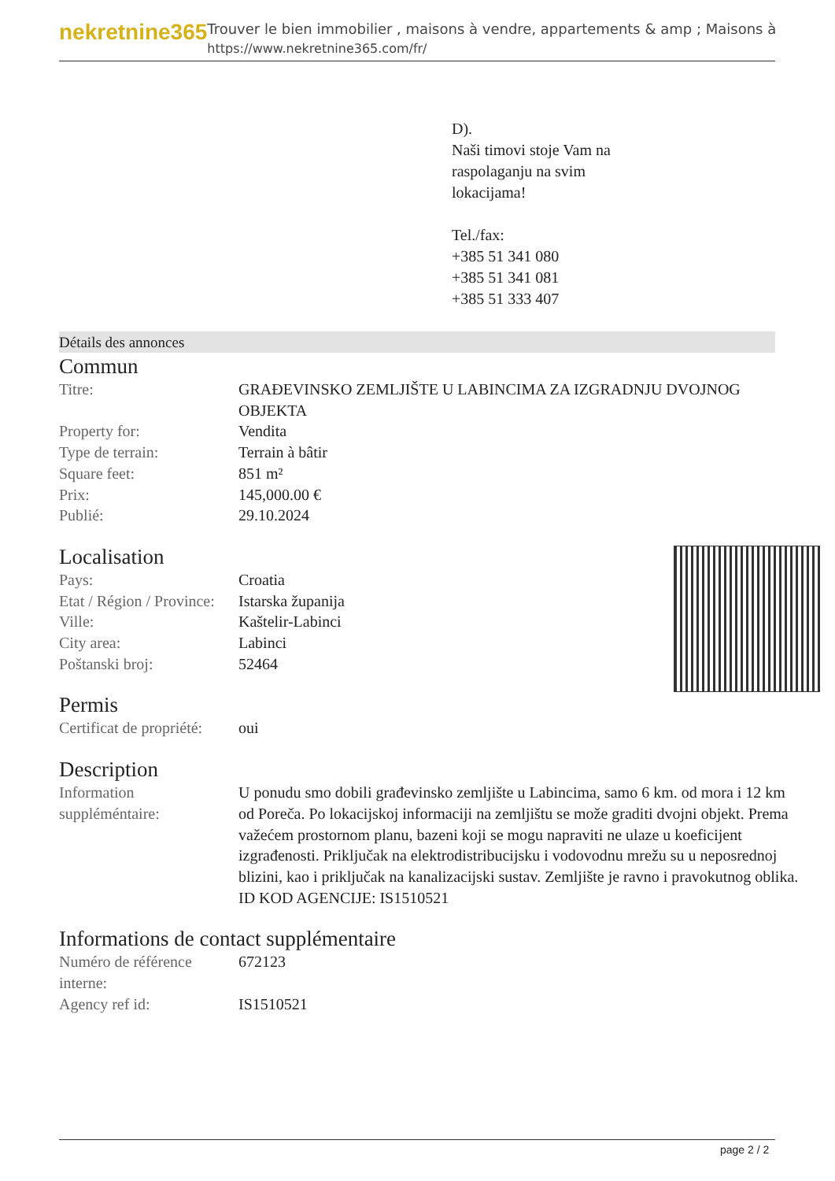nekretnine365
Trouver le bien immobilier , maisons à vendre, appartements & amp ; Maisons à
https://www.nekretnine365.com/fr/
D).
Naši timovi stoje Vam na
raspolaganju na svim
lokacijama!
Tel./fax:
+385 51 341 080
+385 51 341 081
+385 51 333 407
Détails des annonces
Commun
| Titre: | GRAĐEVINSKO ZEMLJIŠTE U LABINCIMA ZA IZGRADNJU DVOJNOG OBJEKTA |
| Property for: | Vendita |
| Type de terrain: | Terrain à bâtir |
| Square feet: | 851 m² |
| Prix: | 145,000.00 € |
| Publié: | 29.10.2024 |
Localisation
| Pays: | Croatia |
| Etat / Région / Province: | Istarska županija |
| Ville: | Kaštelir-Labinci |
| City area: | Labinci |
| Poštanski broj: | 52464 |
Permis
| Certificat de propriété: | oui |
Description
| Information suppléméntaire: | U ponudu smo dobili građevinsko zemljište u Labincima, samo 6 km. od mora i 12 km od Poreča. Po lokacijskoj informaciji na zemljištu se može graditi dvojni objekt. Prema važećem prostornom planu, bazeni koji se mogu napraviti ne ulaze u koeficijent izgrađenosti. Priključak na elektrodistribucijsku i vodovodnu mrežu su u neposrednoj blizini, kao i priključak na kanalizacijski sustav. Zemljište je ravno i pravokutnog oblika. ID KOD AGENCIJE: IS1510521 |
Informations de contact supplémentaire
| Numéro de référence interne: | 672123 |
| Agency ref id: | IS1510521 |
page 2 / 2